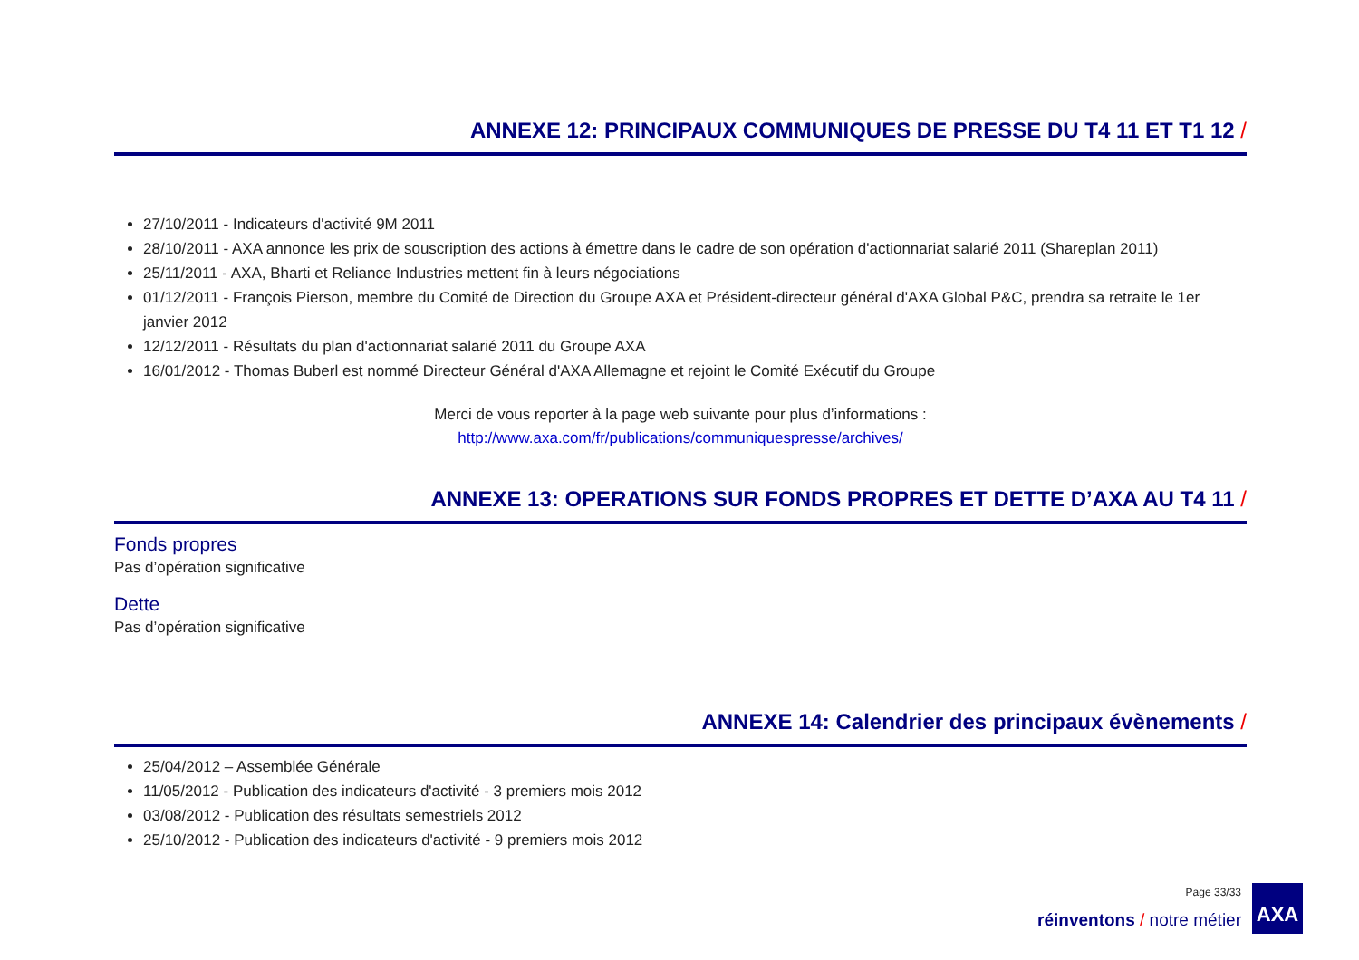ANNEXE 12: PRINCIPAUX COMMUNIQUES DE PRESSE DU T4 11 ET T1 12 /
27/10/2011 - Indicateurs d'activité 9M 2011
28/10/2011 - AXA annonce les prix de souscription des actions à émettre dans le cadre de son opération d'actionnariat salarié 2011 (Shareplan 2011)
25/11/2011 - AXA, Bharti et Reliance Industries mettent fin à leurs négociations
01/12/2011 - François Pierson, membre du Comité de Direction du Groupe AXA et Président-directeur général d'AXA Global P&C, prendra sa retraite le 1er janvier 2012
12/12/2011 - Résultats du plan d'actionnariat salarié 2011 du Groupe AXA
16/01/2012 - Thomas Buberl est nommé Directeur Général d'AXA Allemagne et rejoint le Comité Exécutif du Groupe
Merci de vous reporter à la page web suivante pour plus d’informations :
http://www.axa.com/fr/publications/communiquespresse/archives/
ANNEXE 13: OPERATIONS SUR FONDS PROPRES ET DETTE D’AXA AU T4 11 /
Fonds propres
Pas d’opération significative
Dette
Pas d’opération significative
ANNEXE 14: Calendrier des principaux évènements /
25/04/2012 – Assemblée Générale
11/05/2012 - Publication des indicateurs d'activité - 3 premiers mois 2012
03/08/2012 - Publication des résultats semestriels 2012
25/10/2012 - Publication des indicateurs d'activité - 9 premiers mois 2012
Page 33/33
réinventons / notre métier
AXA